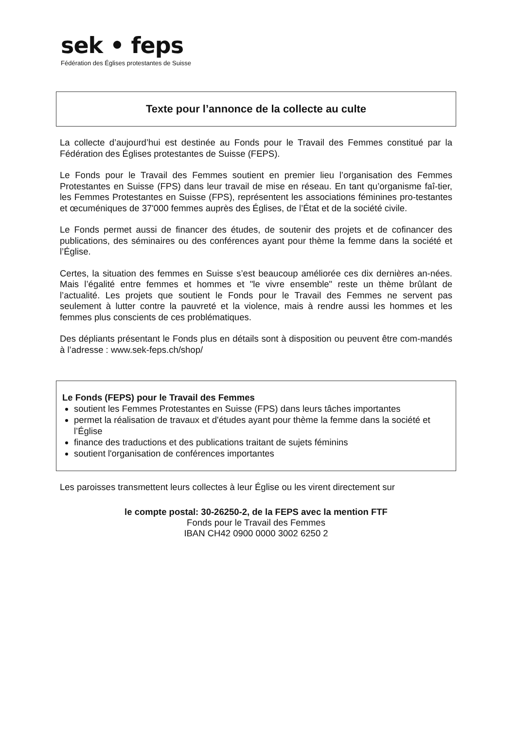sek • feps
Fédération des Églises protestantes de Suisse
Texte pour l’annonce de la collecte au culte
La collecte d’aujourd’hui est destinée au Fonds pour le Travail des Femmes constitué par la Fédération des Églises protestantes de Suisse (FEPS).
Le Fonds pour le Travail des Femmes soutient en premier lieu l’organisation des Femmes Protestantes en Suisse (FPS) dans leur travail de mise en réseau. En tant qu’organisme faî-tier, les Femmes Protestantes en Suisse (FPS), représentent les associations féminines pro-testantes et œcuméniques de 37'000 femmes auprès des Églises, de l’État et de la société civile.
Le Fonds permet aussi de financer des études, de soutenir des projets et de cofinancer des publications, des séminaires ou des conférences ayant pour thème la femme dans la société et l’Église.
Certes, la situation des femmes en Suisse s’est beaucoup améliorée ces dix dernières an-nées. Mais l’égalité entre femmes et hommes et "le vivre ensemble" reste un thème brûlant de l’actualité. Les projets que soutient le Fonds pour le Travail des Femmes ne servent pas seulement à lutter contre la pauvreté et la violence, mais à rendre aussi les hommes et les femmes plus conscients de ces problématiques.
Des dépliants présentant le Fonds plus en détails sont à disposition ou peuvent être com-mandés à l’adresse : www.sek-feps.ch/shop/
Le Fonds (FEPS) pour le Travail des Femmes
soutient les Femmes Protestantes en Suisse (FPS) dans leurs tâches importantes
permet la réalisation de travaux et d'études ayant pour thème la femme dans la société et l’Église
finance des traductions et des publications traitant de sujets féminins
soutient l'organisation de conférences importantes
Les paroisses transmettent leurs collectes à leur Église ou les virent directement sur
le compte postal: 30-26250-2, de la FEPS avec la mention FTF
Fonds pour le Travail des Femmes
IBAN CH42 0900 0000 3002 6250 2